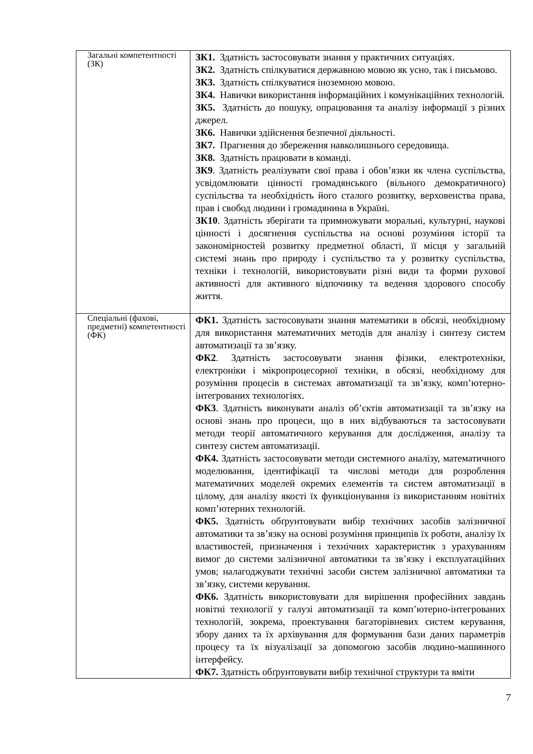| Загальні компетентності (ЗК) | ЗК1. Здатність застосовувати знання у практичних ситуаціях. ЗК2. Здатність спілкуватися державною мовою як усно, так і письмово. ЗК3. Здатність спілкуватися іноземною мовою. ЗК4. Навички використання інформаційних і комунікаційних технологій. ЗК5. Здатність до пошуку, опрацювання та аналізу інформації з різних джерел. ЗК6. Навички здійснення безпечної діяльності. ЗК7. Прагнення до збереження навколишнього середовища. ЗК8. Здатність працювати в команді. ЗК9 . Здатність реалізувати свої права і обов’язки як члена суспільства, усвідомлювати цінності громадянського (вільного демократичного) суспільства та необхідність його сталого розвитку, верховенства права, прав і свобод людини і громадянина в Україні. ЗК10 . Здатність зберігати та примножувати моральні, культурні, наукові цінності і досягнення суспільства на основі розуміння історії та закономірностей розвитку предметної області, її місця у загальній системі знань про природу і суспільство та у розвитку суспільства, техніки і технологій, використовувати різні види та форми рухової активності для активного відпочинку та ведення здорового способу життя. |
| Спеціальні (фахові, предметні) компетентності (ФК) | ФК1. Здатність застосовувати знання математики в обсязі, необхідному для використання математичних методів для аналізу і синтезу систем автоматизації та зв’язку. ФК2 . Здатність застосовувати знання фізики, електротехніки, електроніки і мікропроцесорної техніки, в обсязі, необхідному для розуміння процесів в системах автоматизації та зв’язку, комп’ютерно-інтегрованих технологіях. ФК3 . Здатність виконувати аналіз об’єктів автоматизації та зв’язку на основі знань про процеси, що в них відбуваються та застосовувати методи теорії автоматичного керування для дослідження, аналізу та синтезу систем автоматизації. ФК4. Здатність застосовувати методи системного аналізу, математичного моделювання, ідентифікації та числові методи для розроблення математичних моделей окремих елементів та систем автоматизації в цілому, для аналізу якості їх функціонування із використанням новітніх комп’ютерних технологій. ФК5. Здатність обґрунтовувати вибір технічних засобів залізничної автоматики та зв’язку на основі розуміння принципів їх роботи, аналізу їх властивостей, призначення і технічних характеристик з урахуванням вимог до системи залізничної автоматики та зв’язку і експлуатаційних умов; налагоджувати технічні засоби систем залізничної автоматики та зв’язку, системи керування. ФК6. Здатність використовувати для вирішення професійних завдань новітні технології у галузі автоматизації та комп’ютерно-інтегрованих технологій, зокрема, проектування багаторівневих систем керування, збору даних та їх архівування для формування бази даних параметрів процесу та їх візуалізації за допомогою засобів людино-машинного інтерфейсу. ФК7. Здатність обґрунтовувати вибір технічної структури та вміти |
7